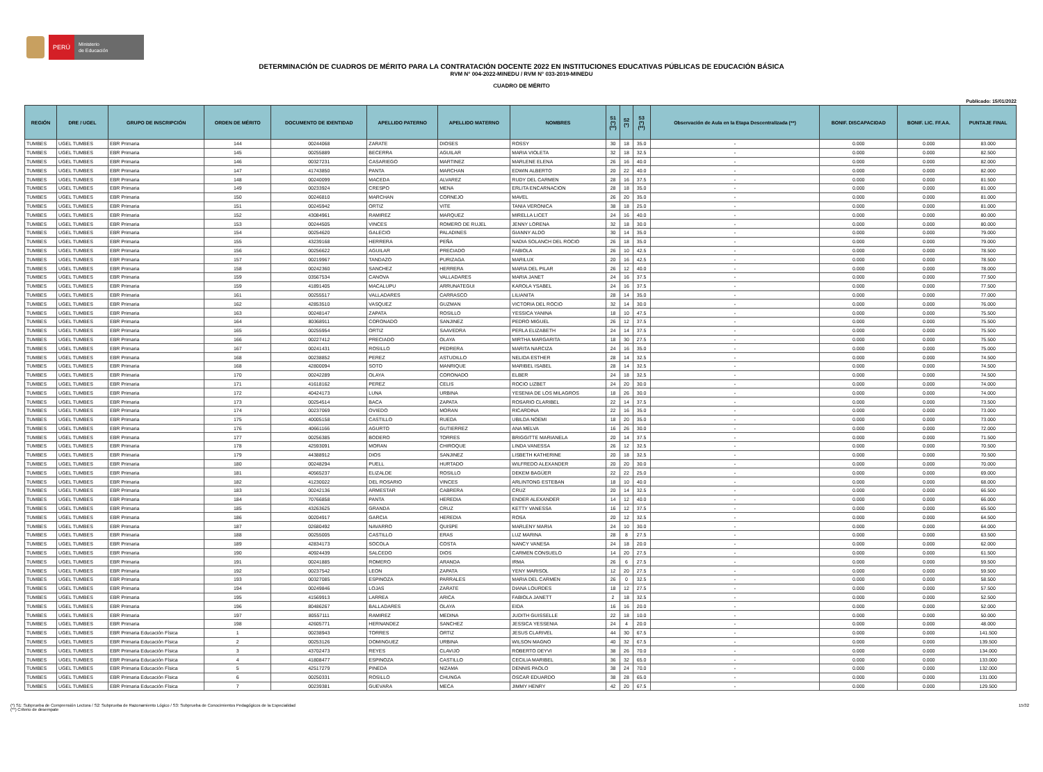PERÚ
Ministerio
de Educación
DETERMINACIÓN DE CUADROS DE MÉRITO PARA LA CONTRATACIÓN DOCENTE 2022 EN INSTITUCIONES EDUCATIVAS PÚBLICAS DE EDUCACIÓN BÁSICA
RVM N° 004-2022-MINEDU / RVM N° 033-2019-MINEDU
CUADRO DE MÉRITO
Publicado: 15/01/2022
| REGIÓN | DRE / UGEL | GRUPO DE INSCRIPCIÓN | ORDEN DE MÉRITO | DOCUMENTO DE IDENTIDAD | APELLIDO PATERNO | APELLIDO MATERNO | NOMBRES | S1 (*) (**) | S2 (*) | S3 (*) (**) | Observación de Aula en la Etapa Descentralizada (**) | BONIF. DISCAPACIDAD | BONIF. LIC. FF.AA. | PUNTAJE FINAL |
| --- | --- | --- | --- | --- | --- | --- | --- | --- | --- | --- | --- | --- | --- | --- |
| TUMBES | UGEL TUMBES | EBR Primaria | 144 | 00244068 | ZARATE | DIOSES | ROSSY | 30 | 18 | 35.0 | - | 0.000 | 0.000 | 83.000 |
| TUMBES | UGEL TUMBES | EBR Primaria | 145 | 00255889 | BECERRA | AGUILAR | MARIA VIOLETA | 32 | 18 | 32.5 | - | 0.000 | 0.000 | 82.500 |
| TUMBES | UGEL TUMBES | EBR Primaria | 146 | 00327231 | CASARIEGO | MARTINEZ | MARLENE ELENA | 26 | 16 | 40.0 | - | 0.000 | 0.000 | 82.000 |
| TUMBES | UGEL TUMBES | EBR Primaria | 147 | 41743850 | PANTA | MARCHAN | EDWIN ALBERTO | 20 | 22 | 40.0 | - | 0.000 | 0.000 | 82.000 |
| TUMBES | UGEL TUMBES | EBR Primaria | 148 | 00240099 | MACEDA | ALVAREZ | RUDY DEL CARMEN | 28 | 16 | 37.5 | - | 0.000 | 0.000 | 81.500 |
| TUMBES | UGEL TUMBES | EBR Primaria | 149 | 00233924 | CRESPO | MENA | ERLITA ENCARNACION | 28 | 18 | 35.0 | - | 0.000 | 0.000 | 81.000 |
| TUMBES | UGEL TUMBES | EBR Primaria | 150 | 00246810 | MARCHAN | CORNEJO | MAVEL | 26 | 20 | 35.0 | - | 0.000 | 0.000 | 81.000 |
| TUMBES | UGEL TUMBES | EBR Primaria | 151 | 00245942 | ORTIZ | VITE | TANIA VERONICA | 38 | 18 | 25.0 | - | 0.000 | 0.000 | 81.000 |
| TUMBES | UGEL TUMBES | EBR Primaria | 152 | 43084961 | RAMIREZ | MARQUEZ | MIRELLA LICET | 24 | 16 | 40.0 | - | 0.000 | 0.000 | 80.000 |
| TUMBES | UGEL TUMBES | EBR Primaria | 153 | 00244505 | VINCES | ROMERO DE RUJEL | JENNY LORENA | 32 | 18 | 30.0 | - | 0.000 | 0.000 | 80.000 |
| TUMBES | UGEL TUMBES | EBR Primaria | 154 | 00254620 | GALECIO | PALADINES | GIANNY ALDO | 30 | 14 | 35.0 | - | 0.000 | 0.000 | 79.000 |
| TUMBES | UGEL TUMBES | EBR Primaria | 155 | 43239168 | HERRERA | PEÑA | NADIA SOLANCH DEL ROCIO | 26 | 18 | 35.0 | - | 0.000 | 0.000 | 79.000 |
| TUMBES | UGEL TUMBES | EBR Primaria | 156 | 00256622 | AGUILAR | PRECIADO | FABIOLA | 26 | 10 | 42.5 | - | 0.000 | 0.000 | 78.500 |
| TUMBES | UGEL TUMBES | EBR Primaria | 157 | 00219967 | TANDAZO | PURIZAGA | MARILUX | 20 | 16 | 42.5 | - | 0.000 | 0.000 | 78.500 |
| TUMBES | UGEL TUMBES | EBR Primaria | 158 | 00242360 | SANCHEZ | HERRERA | MARIA DEL PILAR | 26 | 12 | 40.0 | - | 0.000 | 0.000 | 78.000 |
| TUMBES | UGEL TUMBES | EBR Primaria | 159 | 03567534 | CANOVA | VALLADARES | MARIA JANET | 24 | 16 | 37.5 | - | 0.000 | 0.000 | 77.500 |
| TUMBES | UGEL TUMBES | EBR Primaria | 159 | 41891405 | MACALUPU | ARRUNATEGUI | KAROLA YSABEL | 24 | 16 | 37.5 | - | 0.000 | 0.000 | 77.500 |
| TUMBES | UGEL TUMBES | EBR Primaria | 161 | 00255517 | VALLADARES | CARRASCO | LILIANITA | 28 | 14 | 35.0 | - | 0.000 | 0.000 | 77.000 |
| TUMBES | UGEL TUMBES | EBR Primaria | 162 | 42853510 | VASQUEZ | GUZMAN | VICTORIA DEL ROCIO | 32 | 14 | 30.0 | - | 0.000 | 0.000 | 76.000 |
| TUMBES | UGEL TUMBES | EBR Primaria | 163 | 00248147 | ZAPATA | ROSILLO | YESSICA YANINA | 18 | 10 | 47.5 | - | 0.000 | 0.000 | 75.500 |
| TUMBES | UGEL TUMBES | EBR Primaria | 164 | 80368911 | CORONADO | SANJINEZ | PEDRO MIGUEL | 26 | 12 | 37.5 | - | 0.000 | 0.000 | 75.500 |
| TUMBES | UGEL TUMBES | EBR Primaria | 165 | 00255954 | ORTIZ | SAAVEDRA | PERLA ELIZABETH | 24 | 14 | 37.5 | - | 0.000 | 0.000 | 75.500 |
| TUMBES | UGEL TUMBES | EBR Primaria | 166 | 00227412 | PRECIADO | OLAYA | MIRTHA MARGARITA | 18 | 30 | 27.5 | - | 0.000 | 0.000 | 75.500 |
| TUMBES | UGEL TUMBES | EBR Primaria | 167 | 00241431 | ROSILLO | PEDRERA | MARITA NARCIZA | 24 | 16 | 35.0 | - | 0.000 | 0.000 | 75.000 |
| TUMBES | UGEL TUMBES | EBR Primaria | 168 | 00238852 | PEREZ | ASTUDILLO | NELIDA ESTHER | 28 | 14 | 32.5 | - | 0.000 | 0.000 | 74.500 |
| TUMBES | UGEL TUMBES | EBR Primaria | 168 | 42800094 | SOTO | MANRIQUE | MARIBEL ISABEL | 28 | 14 | 32.5 | - | 0.000 | 0.000 | 74.500 |
| TUMBES | UGEL TUMBES | EBR Primaria | 170 | 00242289 | OLAYA | CORONADO | ELBER | 24 | 18 | 32.5 | - | 0.000 | 0.000 | 74.500 |
| TUMBES | UGEL TUMBES | EBR Primaria | 171 | 41618162 | PEREZ | CELIS | ROCIO LIZBET | 24 | 20 | 30.0 | - | 0.000 | 0.000 | 74.000 |
| TUMBES | UGEL TUMBES | EBR Primaria | 172 | 40424173 | LUNA | URBINA | YESENIA DE LOS MILAGROS | 18 | 26 | 30.0 | - | 0.000 | 0.000 | 74.000 |
| TUMBES | UGEL TUMBES | EBR Primaria | 173 | 00254514 | BACA | ZAPATA | ROSARIO CLARIBEL | 22 | 14 | 37.5 | - | 0.000 | 0.000 | 73.500 |
| TUMBES | UGEL TUMBES | EBR Primaria | 174 | 00237069 | OVIEDO | MORAN | RICARDINA | 22 | 16 | 35.0 | - | 0.000 | 0.000 | 73.000 |
| TUMBES | UGEL TUMBES | EBR Primaria | 175 | 40005158 | CASTILLO | RUEDA | UBILDA NOEMI | 18 | 20 | 35.0 | - | 0.000 | 0.000 | 73.000 |
| TUMBES | UGEL TUMBES | EBR Primaria | 176 | 40661166 | AGURTO | GUTIERREZ | ANA MELVA | 16 | 26 | 30.0 | - | 0.000 | 0.000 | 72.000 |
| TUMBES | UGEL TUMBES | EBR Primaria | 177 | 00256385 | BODERO | TORRES | BRIGGITTE MARIANELA | 20 | 14 | 37.5 | - | 0.000 | 0.000 | 71.500 |
| TUMBES | UGEL TUMBES | EBR Primaria | 178 | 42593091 | MORAN | CHIROQUE | LINDA VANESSA | 26 | 12 | 32.5 | - | 0.000 | 0.000 | 70.500 |
| TUMBES | UGEL TUMBES | EBR Primaria | 179 | 44388912 | DIOS | SANJINEZ | LISBETH KATHERINE | 20 | 18 | 32.5 | - | 0.000 | 0.000 | 70.500 |
| TUMBES | UGEL TUMBES | EBR Primaria | 180 | 00248294 | PUELL | HURTADO | WILFREDO ALEXANDER | 20 | 20 | 30.0 | - | 0.000 | 0.000 | 70.000 |
| TUMBES | UGEL TUMBES | EBR Primaria | 181 | 40565237 | ELIZALDE | ROSILLO | DEKEM BAGÜER | 22 | 22 | 25.0 | - | 0.000 | 0.000 | 69.000 |
| TUMBES | UGEL TUMBES | EBR Primaria | 182 | 41230022 | DEL ROSARIO | VINCES | ARLINTONG ESTEBAN | 18 | 10 | 40.0 | - | 0.000 | 0.000 | 68.000 |
| TUMBES | UGEL TUMBES | EBR Primaria | 183 | 00242136 | ARMESTAR | CABRERA | CRUZ | 20 | 14 | 32.5 | - | 0.000 | 0.000 | 66.500 |
| TUMBES | UGEL TUMBES | EBR Primaria | 184 | 70766858 | PANTA | HEREDIA | ENDER ALEXANDER | 14 | 12 | 40.0 | - | 0.000 | 0.000 | 66.000 |
| TUMBES | UGEL TUMBES | EBR Primaria | 185 | 43263625 | GRANDA | CRUZ | KETTY VANESSA | 16 | 12 | 37.5 | - | 0.000 | 0.000 | 65.500 |
| TUMBES | UGEL TUMBES | EBR Primaria | 186 | 00204917 | GARCIA | HEREDIA | ROSA | 20 | 12 | 32.5 | - | 0.000 | 0.000 | 64.500 |
| TUMBES | UGEL TUMBES | EBR Primaria | 187 | 02680492 | NAVARRO | QUISPE | MARLENY MARIA | 24 | 10 | 30.0 | - | 0.000 | 0.000 | 64.000 |
| TUMBES | UGEL TUMBES | EBR Primaria | 188 | 00255005 | CASTILLO | ERAS | LUZ MARINA | 28 | 8 | 27.5 | - | 0.000 | 0.000 | 63.500 |
| TUMBES | UGEL TUMBES | EBR Primaria | 189 | 42834173 | SOCOLA | COSTA | NANCY VANESA | 24 | 18 | 20.0 | - | 0.000 | 0.000 | 62.000 |
| TUMBES | UGEL TUMBES | EBR Primaria | 190 | 40924439 | SALCEDO | DIOS | CARMEN CONSUELO | 14 | 20 | 27.5 | - | 0.000 | 0.000 | 61.500 |
| TUMBES | UGEL TUMBES | EBR Primaria | 191 | 00241885 | ROMERO | ARANDA | IRMA | 26 | 6 | 27.5 | - | 0.000 | 0.000 | 59.500 |
| TUMBES | UGEL TUMBES | EBR Primaria | 192 | 00237542 | LEON | ZAPATA | YENY MARISOL | 12 | 20 | 27.5 | - | 0.000 | 0.000 | 59.500 |
| TUMBES | UGEL TUMBES | EBR Primaria | 193 | 00327085 | ESPINOZA | PARRALES | MARIA DEL CARMEN | 26 | 0 | 32.5 | - | 0.000 | 0.000 | 58.500 |
| TUMBES | UGEL TUMBES | EBR Primaria | 194 | 00249846 | LOJAS | ZARATE | DIANA LOURDES | 18 | 12 | 27.5 | - | 0.000 | 0.000 | 57.500 |
| TUMBES | UGEL TUMBES | EBR Primaria | 195 | 41569913 | LARREA | ARICA | FABIOLA JANETT | 2 | 18 | 32.5 | - | 0.000 | 0.000 | 52.500 |
| TUMBES | UGEL TUMBES | EBR Primaria | 196 | 80486267 | BALLADARES | OLAYA | EIDA | 16 | 16 | 20.0 | - | 0.000 | 0.000 | 52.000 |
| TUMBES | UGEL TUMBES | EBR Primaria | 197 | 80557111 | RAMIREZ | MEDINA | JUDITH GUISSELLE | 22 | 18 | 10.0 | - | 0.000 | 0.000 | 50.000 |
| TUMBES | UGEL TUMBES | EBR Primaria | 198 | 42605771 | HERNANDEZ | SANCHEZ | JESSICA YESSENIA | 24 | 4 | 20.0 | - | 0.000 | 0.000 | 48.000 |
| TUMBES | UGEL TUMBES | EBR Primaria Educación Física | 1 | 00238943 | TORRES | ORTIZ | JESUS CLARIVEL | 44 | 30 | 67.5 | - | 0.000 | 0.000 | 141.500 |
| TUMBES | UGEL TUMBES | EBR Primaria Educación Física | 2 | 00253126 | DOMINGUEZ | URBINA | WILSON MAGNO | 40 | 32 | 67.5 | - | 0.000 | 0.000 | 139.500 |
| TUMBES | UGEL TUMBES | EBR Primaria Educación Física | 3 | 43702473 | REYES | CLAVIJO | ROBERTO DEYVI | 38 | 26 | 70.0 | - | 0.000 | 0.000 | 134.000 |
| TUMBES | UGEL TUMBES | EBR Primaria Educación Física | 4 | 41808477 | ESPINOZA | CASTILLO | CECILIA MARIBEL | 36 | 32 | 65.0 | - | 0.000 | 0.000 | 133.000 |
| TUMBES | UGEL TUMBES | EBR Primaria Educación Física | 5 | 42517279 | PINEDA | NIZAMA | DENNIS PAOLO | 38 | 24 | 70.0 | - | 0.000 | 0.000 | 132.000 |
| TUMBES | UGEL TUMBES | EBR Primaria Educación Física | 6 | 00250331 | ROSILLO | CHUNGA | OSCAR EDUARDO | 38 | 28 | 65.0 | - | 0.000 | 0.000 | 131.000 |
| TUMBES | UGEL TUMBES | EBR Primaria Educación Física | 7 | 00239381 | GUEVARA | MECA | JIMMY HENRY | 42 | 20 | 67.5 | - | 0.000 | 0.000 | 129.500 |
(*) S1: Subprueba de Comprensión Lectora / S2: Subprueba de Razonamiento Lógico / S3: Subprueba de Conocimientos Pedagógicos de la Especialidad
(**) Criterio de desempate
15/32